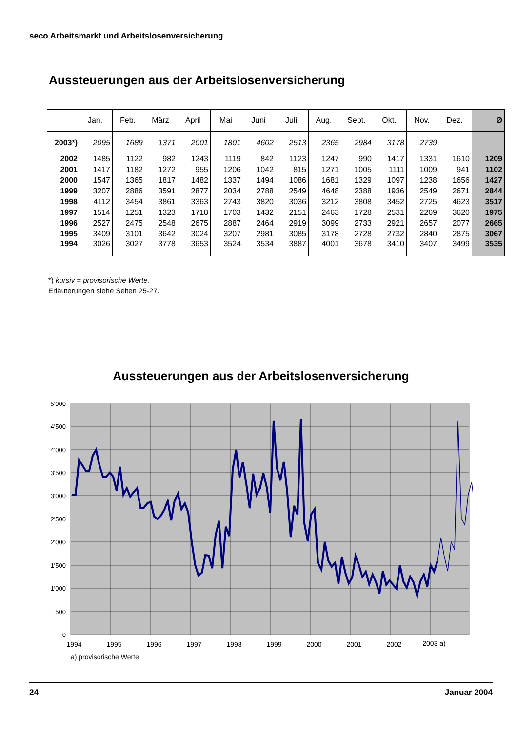seco Arbeitsmarkt und Arbeitslosenversicherung
Aussteuerungen aus der Arbeitslosenversicherung
| | Jan. | Feb. | März | April | Mai | Juni | Juli | Aug. | Sept. | Okt. | Nov. | Dez. | Ø |
| --- | --- | --- | --- | --- | --- | --- | --- | --- | --- | --- | --- | --- | --- |
| 2003*) | 2095 | 1689 | 1371 | 2001 | 1801 | 4602 | 2513 | 2365 | 2984 | 3178 | 2739 | | |
| 2002 | 1485 | 1122 | 982 | 1243 | 1119 | 842 | 1123 | 1247 | 990 | 1417 | 1331 | 1610 | 1209 |
| 2001 | 1417 | 1182 | 1272 | 955 | 1206 | 1042 | 815 | 1271 | 1005 | 1111 | 1009 | 941 | 1102 |
| 2000 | 1547 | 1365 | 1817 | 1482 | 1337 | 1494 | 1086 | 1681 | 1329 | 1097 | 1238 | 1656 | 1427 |
| 1999 | 3207 | 2886 | 3591 | 2877 | 2034 | 2788 | 2549 | 4648 | 2388 | 1936 | 2549 | 2671 | 2844 |
| 1998 | 4112 | 3454 | 3861 | 3363 | 2743 | 3820 | 3036 | 3212 | 3808 | 3452 | 2725 | 4623 | 3517 |
| 1997 | 1514 | 1251 | 1323 | 1718 | 1703 | 1432 | 2151 | 2463 | 1728 | 2531 | 2269 | 3620 | 1975 |
| 1996 | 2527 | 2475 | 2548 | 2675 | 2887 | 2464 | 2919 | 3099 | 2733 | 2921 | 2657 | 2077 | 2665 |
| 1995 | 3409 | 3101 | 3642 | 3024 | 3207 | 2981 | 3085 | 3178 | 2728 | 2732 | 2840 | 2875 | 3067 |
| 1994 | 3026 | 3027 | 3778 | 3653 | 3524 | 3534 | 3887 | 4001 | 3678 | 3410 | 3407 | 3499 | 3535 |
*) kursiv = provisorische Werte.
Erläuterungen siehe Seiten 25-27.
Aussteuerungen aus der Arbeitslosenversicherung
5'000
4'500
4'000
3'500
3'000
2'500
2'000
1'500
1'000
500
0
1994
1995
1996
1997
1998
1999
2000
2001
2002
2003 a)
a) provisorische Werte
24 Januar 2004